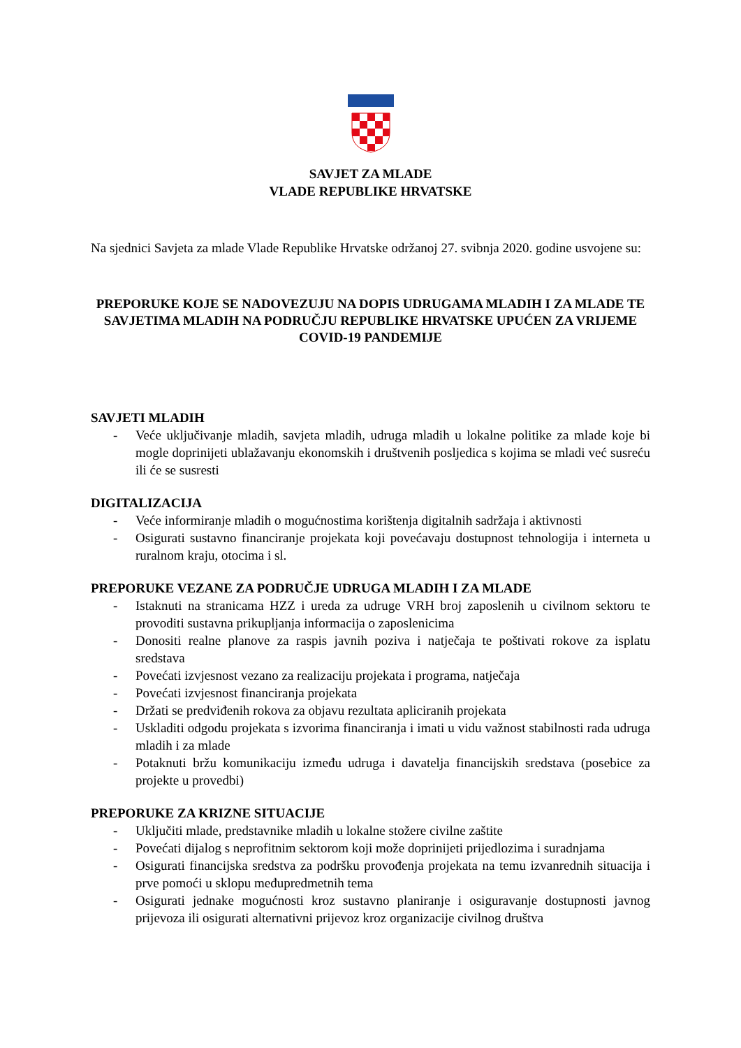SAVJET ZA MLADE
VLADE REPUBLIKE HRVATSKE
Na sjednici Savjeta za mlade Vlade Republike Hrvatske održanoj 27. svibnja 2020. godine usvojene su:
PREPORUKE KOJE SE NADOVEZUJU NA DOPIS UDRUGAMA MLADIH I ZA MLADE TE SAVJETIMA MLADIH NA PODRUČJU REPUBLIKE HRVATSKE UPUĆEN ZA VRIJEME COVID-19 PANDEMIJE
SAVJETI MLADIH
- Veće uključivanje mladih, savjeta mladih, udruga mladih u lokalne politike za mlade koje bi mogle doprinijeti ublažavanju ekonomskih i društvenih posljedica s kojima se mladi već susreću ili će se susresti
DIGITALIZACIJA
- Veće informiranje mladih o mogućnostima korištenja digitalnih sadržaja i aktivnosti
- Osigurati sustavno financiranje projekata koji povećavaju dostupnost tehnologija i interneta u ruralnom kraju, otocima i sl.
PREPORUKE VEZANE ZA PODRUČJE UDRUGA MLADIH I ZA MLADE
- Istaknuti na stranicama HZZ i ureda za udruge VRH broj zaposlenih u civilnom sektoru te provoditi sustavna prikupljanja informacija o zaposlenicima
- Donositi realne planove za raspis javnih poziva i natječaja te poštivati rokove za isplatu sredstava
- Povećati izvjesnost vezano za realizaciju projekata i programa, natječaja
- Povećati izvjesnost financiranja projekata
- Držati se predviđenih rokova za objavu rezultata apliciranih projekata
- Uskladiti odgodu projekata s izvorima financiranja i imati u vidu važnost stabilnosti rada udruga mladih i za mlade
- Potaknuti bržu komunikaciju između udruga i davatelja financijskih sredstava (posebice za projekte u provedbi)
PREPORUKE ZA KRIZNE SITUACIJE
- Uključiti mlade, predstavnike mladih u lokalne stožere civilne zaštite
- Povećati dijalog s neprofitnim sektorom koji može doprinijeti prijedlozima i suradnjama
- Osigurati financijska sredstva za podršku provođenja projekata na temu izvanrednih situacija i prve pomoći u sklopu međupredmetnih tema
- Osigurati jednake mogućnosti kroz sustavno planiranje i osiguravanje dostupnosti javnog prijevoza ili osigurati alternativni prijevoz kroz organizacije civilnog društva